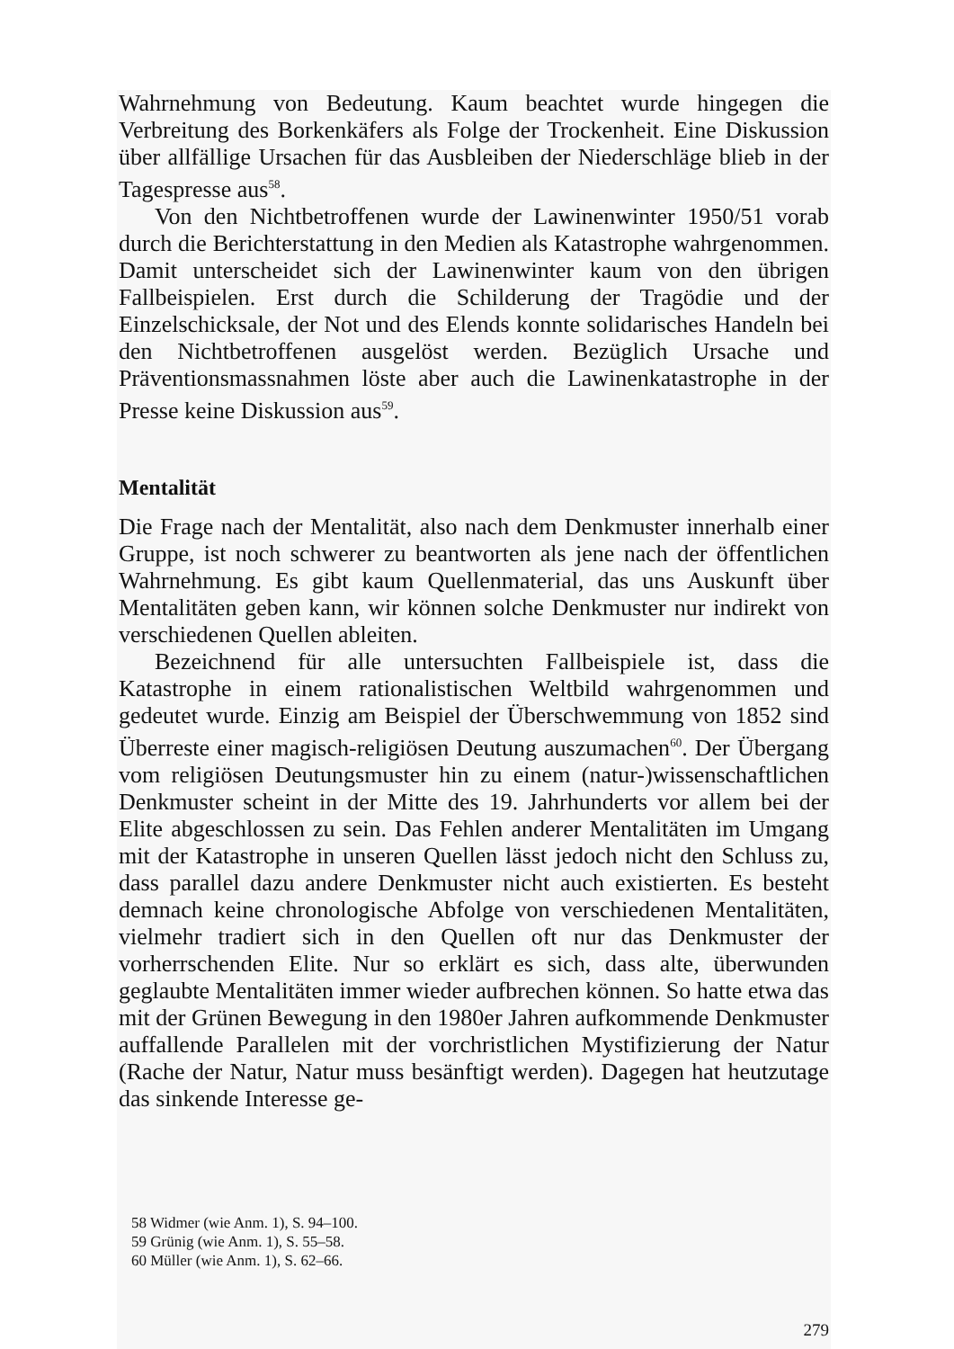Wahrnehmung von Bedeutung. Kaum beachtet wurde hingegen die Verbreitung des Borkenkäfers als Folge der Trockenheit. Eine Diskussion über allfällige Ursachen für das Ausbleiben der Niederschläge blieb in der Tagespresse aus<sup>58</sup>.
Von den Nichtbetroffenen wurde der Lawinenwinter 1950/51 vorab durch die Berichterstattung in den Medien als Katastrophe wahrgenommen. Damit unterscheidet sich der Lawinenwinter kaum von den übrigen Fallbeispielen. Erst durch die Schilderung der Tragödie und der Einzelschicksale, der Not und des Elends konnte solidarisches Handeln bei den Nichtbetroffenen ausgelöst werden. Bezüglich Ursache und Präventionsmassnahmen löste aber auch die Lawinenkatastrophe in der Presse keine Diskussion aus<sup>59</sup>.
Mentalität
Die Frage nach der Mentalität, also nach dem Denkmuster innerhalb einer Gruppe, ist noch schwerer zu beantworten als jene nach der öffentlichen Wahrnehmung. Es gibt kaum Quellenmaterial, das uns Auskunft über Mentalitäten geben kann, wir können solche Denkmuster nur indirekt von verschiedenen Quellen ableiten.
Bezeichnend für alle untersuchten Fallbeispiele ist, dass die Katastrophe in einem rationalistischen Weltbild wahrgenommen und gedeutet wurde. Einzig am Beispiel der Überschwemmung von 1852 sind Überreste einer magisch-religiösen Deutung auszumachen<sup>60</sup>. Der Übergang vom religiösen Deutungsmuster hin zu einem (natur-)wissenschaftlichen Denkmuster scheint in der Mitte des 19. Jahrhunderts vor allem bei der Elite abgeschlossen zu sein. Das Fehlen anderer Mentalitäten im Umgang mit der Katastrophe in unseren Quellen lässt jedoch nicht den Schluss zu, dass parallel dazu andere Denkmuster nicht auch existierten. Es besteht demnach keine chronologische Abfolge von verschiedenen Mentalitäten, vielmehr tradiert sich in den Quellen oft nur das Denkmuster der vorherrschenden Elite. Nur so erklärt es sich, dass alte, überwunden geglaubte Mentalitäten immer wieder aufbrechen können. So hatte etwa das mit der Grünen Bewegung in den 1980er Jahren aufkommende Denkmuster auffallende Parallelen mit der vorchristlichen Mystifizierung der Natur (Rache der Natur, Natur muss besänftigt werden). Dagegen hat heutzutage das sinkende Interesse ge-
58 Widmer (wie Anm. 1), S. 94–100.
59 Grünig (wie Anm. 1), S. 55–58.
60 Müller (wie Anm. 1), S. 62–66.
279